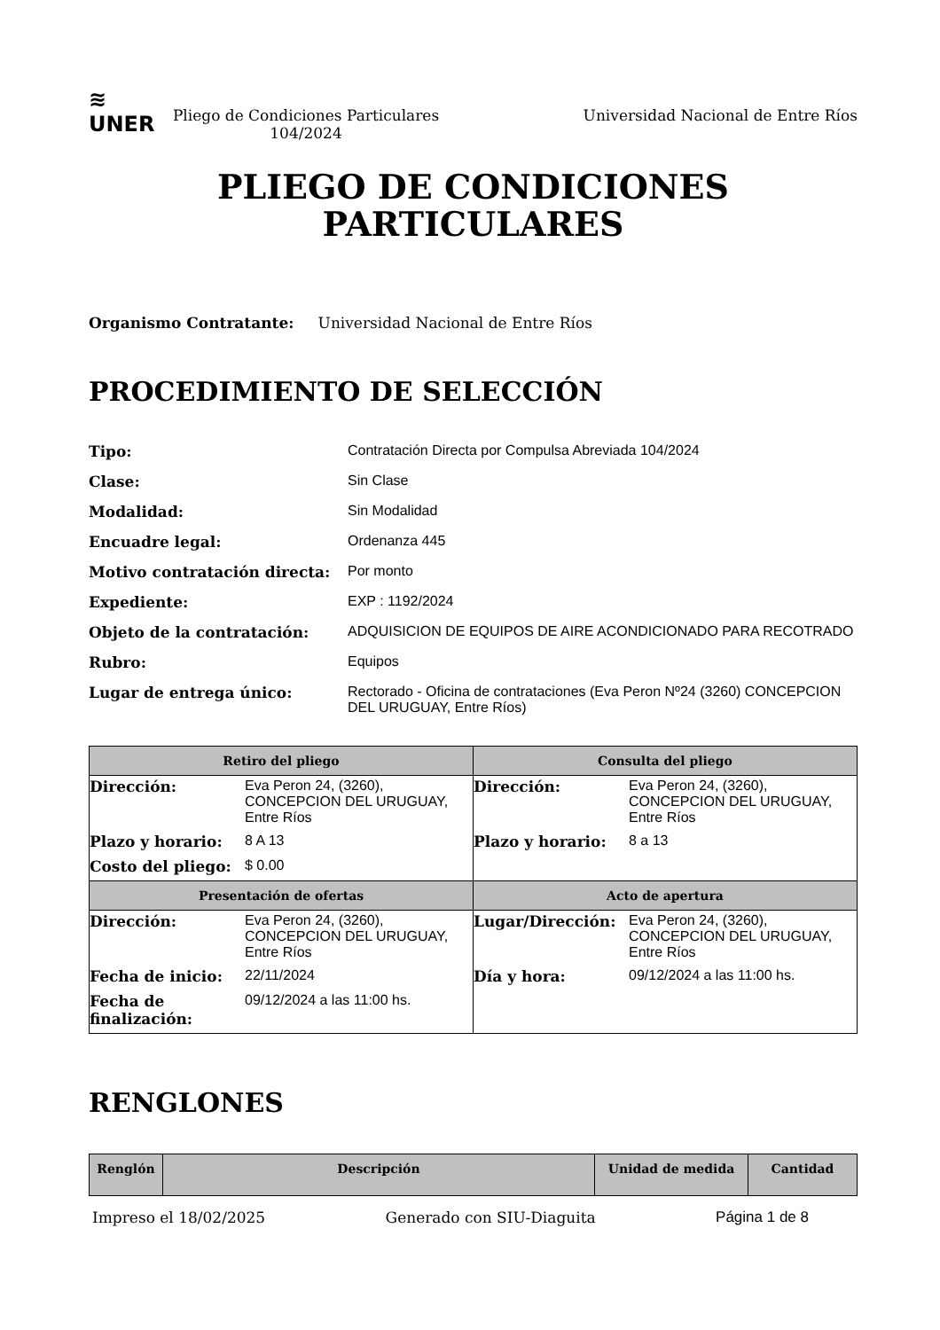≋
UNER
Pliego de Condiciones Particulares
104/2024
Universidad Nacional de Entre Ríos
PLIEGO DE CONDICIONES
PARTICULARES
Organismo Contratante: Universidad Nacional de Entre Ríos
PROCEDIMIENTO DE SELECCIÓN
| Tipo: | Contratación Directa por Compulsa Abreviada 104/2024 |
| Clase: | Sin Clase |
| Modalidad: | Sin Modalidad |
| Encuadre legal: | Ordenanza 445 |
| Motivo contratación directa: | Por monto |
| Expediente: | EXP : 1192/2024 |
| Objeto de la contratación: | ADQUISICION DE EQUIPOS DE AIRE ACONDICIONADO PARA RECOTRADO |
| Rubro: | Equipos |
| Lugar de entrega único: | Rectorado - Oficina de contrataciones (Eva Peron Nº24 (3260) CONCEPCION DEL URUGUAY, Entre Ríos) |
| Retiro del pliego | Consulta del pliego |
| --- | --- |
| / Dirección: / Eva Peron 24, (3260), CONCEPCION DEL URUGUAY, Entre Ríos / / Plazo y horario: / 8 A 13 / / Costo del pliego: / $ 0.00 / | / Dirección: / Eva Peron 24, (3260), CONCEPCION DEL URUGUAY, Entre Ríos / / Plazo y horario: / 8 a 13 / |
| Presentación de ofertas | Acto de apertura |
| / Dirección: / Eva Peron 24, (3260), CONCEPCION DEL URUGUAY, Entre Ríos / / Fecha de inicio: / 22/11/2024 / / Fecha de finalización: / 09/12/2024 a las 11:00 hs. / | / Lugar/Dirección: / Eva Peron 24, (3260), CONCEPCION DEL URUGUAY, Entre Ríos / / Día y hora: / 09/12/2024 a las 11:00 hs. / |
RENGLONES
| Renglón | Descripción | Unidad de medida | Cantidad |
| --- | --- | --- | --- |
Impreso el 18/02/2025 Generado con SIU-Diaguita Página 1 de 8